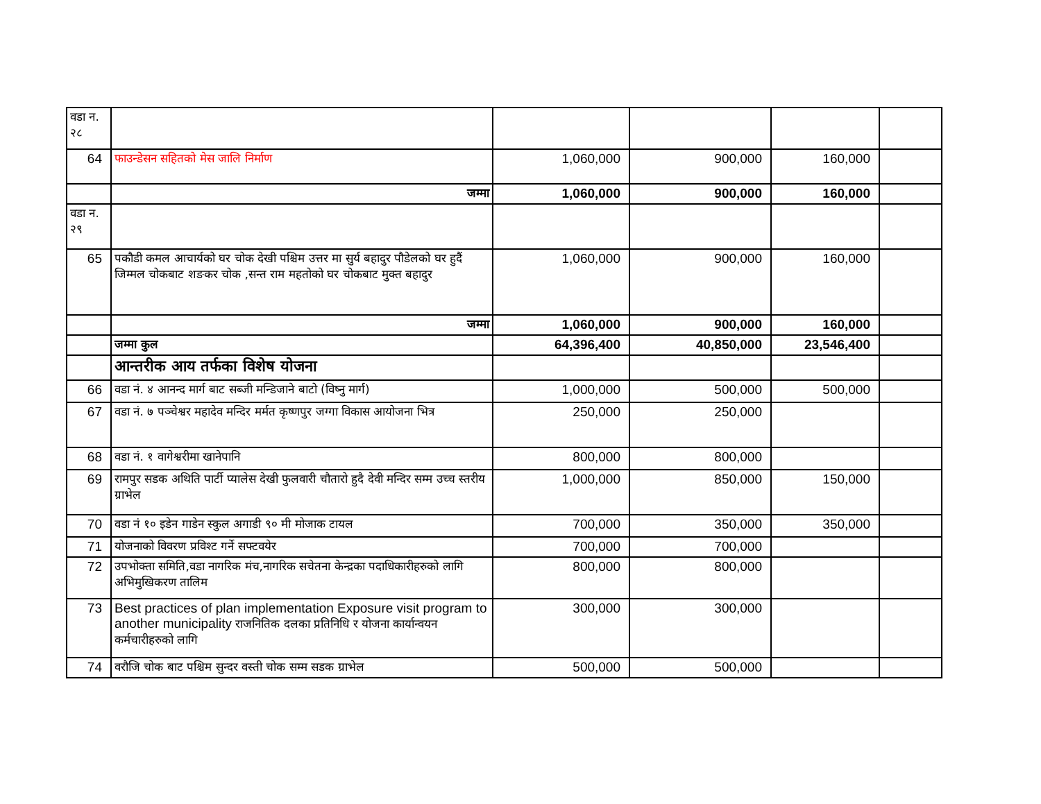| वडा न. २८ | | | | | |
| 64 | फाउन्डेसन सहितको मेस जालि निर्माण | 1,060,000 | 900,000 | 160,000 | |
| | जम्मा | 1,060,000 | 900,000 | 160,000 | |
| वडा न. २९ | | | | | |
| 65 | पकौडी कमल आचार्यको घर चोक देखी पश्चिम उत्तर मा सुर्य बहादुर पौडेलको घर हुदैं जिम्मल चोकबाट शङकर चोक ,सन्त राम महतोको घर चोकबाट मुक्त बहादुर | 1,060,000 | 900,000 | 160,000 | |
| | जम्मा | 1,060,000 | 900,000 | 160,000 | |
| | जम्मा कुल | 64,396,400 | 40,850,000 | 23,546,400 | |
| | आन्तरीक आय तर्फका विशेष योजना | | | | |
| 66 | वडा नं. ४ आनन्द मार्ग बाट सब्जी मन्डिजाने बाटो (विष्नु मार्ग) | 1,000,000 | 500,000 | 500,000 | |
| 67 | वडा नं. ७ पञ्चेश्वर महादेव मन्दिर मर्मत कृष्णपुर जग्गा विकास आयोजना भित्र | 250,000 | 250,000 | | |
| 68 | वडा नं. १ वागेश्वरीमा खानेपानि | 800,000 | 800,000 | | |
| 69 | रामपुर सडक अथिति पार्टी प्यालेस देखी फुलवारी चौतारो हुदै देवी मन्दिर सम्म उच्च स्तरीय ग्राभेल | 1,000,000 | 850,000 | 150,000 | |
| 70 | वडा नं १० इडेन गाडेन स्कुल अगाडी ९० मी मोजाक टायल | 700,000 | 350,000 | 350,000 | |
| 71 | योजनाको विवरण प्रविश्ट गर्ने सफ्टवयेर | 700,000 | 700,000 | | |
| 72 | उपभोक्ता समिति,वडा नागरिक मंच,नागरिक सचेतना केन्द्रका पदाधिकारीहरुको लागि अभिमुखिकरण तालिम | 800,000 | 800,000 | | |
| 73 | Best practices of plan implementation Exposure visit program to another municipality राजनितिक दलका प्रतिनिधि र योजना कार्यान्वयन कर्मचारीहरुको लागि | 300,000 | 300,000 | | |
| 74 | वरौजि चोक बाट पश्चिम सुन्दर वस्ती चोक सम्म सडक ग्राभेल | 500,000 | 500,000 | | |